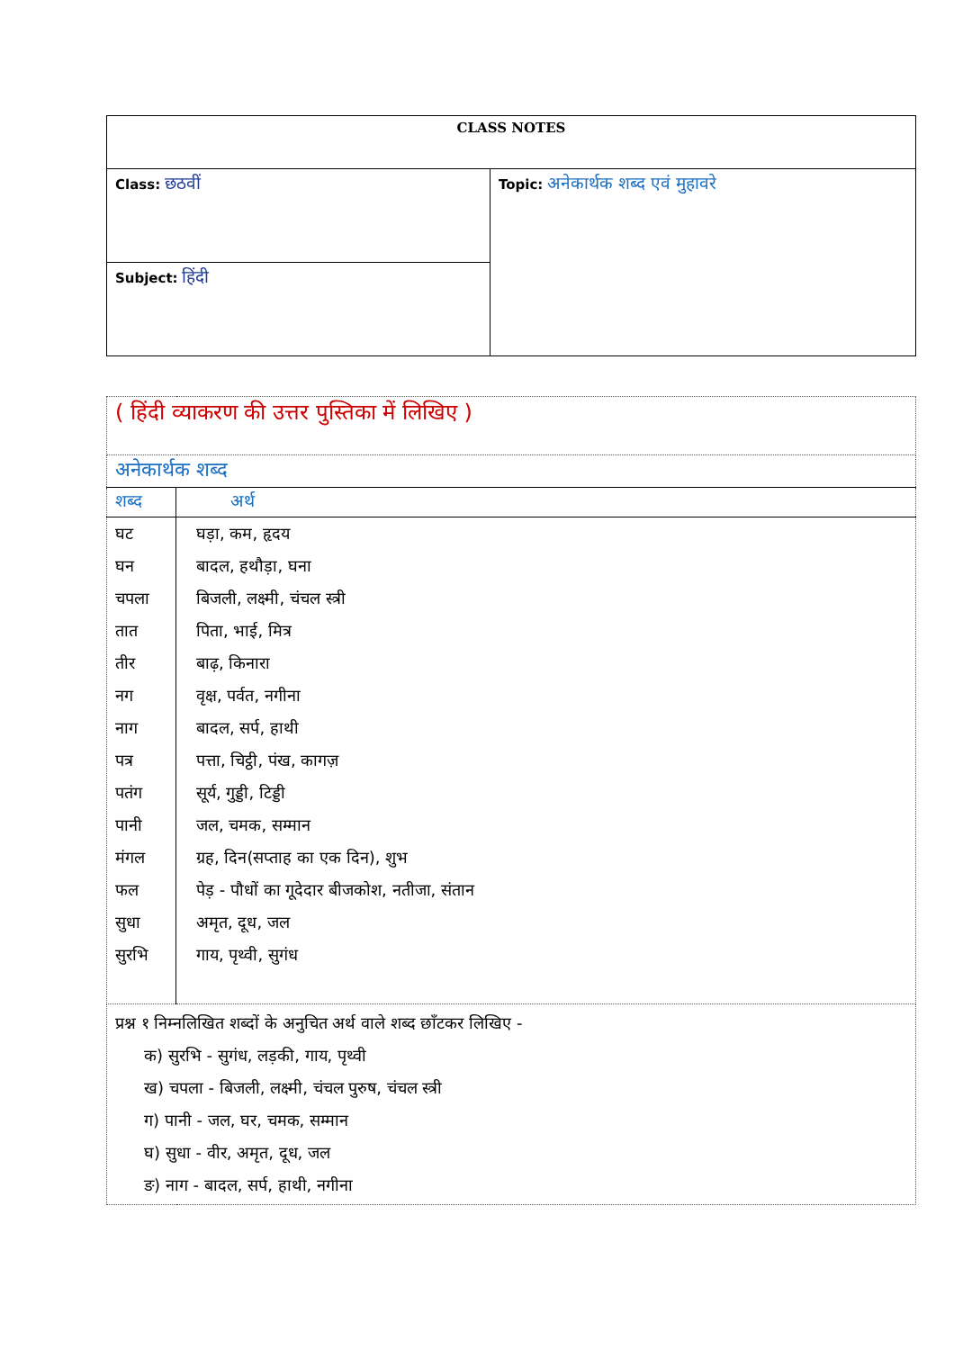| CLASS NOTES | |
| Class: छठवीं | Topic: अनेकार्थक शब्द एवं मुहावरे |
| Subject: हिंदी | |
| ( हिंदी व्याकरण की उत्तर पुस्तिका में लिखिए ) | |
| अनेकार्थक शब्द | |
| शब्द | अर्थ |
| घट घन चपला तात तीर नग नाग पत्र पतंग पानी मंगल फल सुधा सुरभि | घड़ा, कम, हृदय बादल, हथौड़ा, घना बिजली, लक्ष्मी, चंचल स्त्री पिता, भाई, मित्र बाढ़, किनारा वृक्ष, पर्वत, नगीना बादल, सर्प, हाथी पत्ता, चिट्ठी, पंख, कागज़ सूर्य, गुड्डी, टिड्डी जल, चमक, सम्मान ग्रह, दिन(सप्ताह का एक दिन), शुभ पेड़ - पौधों का गूदेदार बीजकोश, नतीजा, संतान अमृत, दूध, जल गाय, पृथ्वी, सुगंध |
| प्रश्न १ निम्नलिखित शब्दों के अनुचित अर्थ वाले शब्द छाँटकर लिखिए - क) सुरभि - सुगंध, लड़की, गाय, पृथ्वी ख) चपला - बिजली, लक्ष्मी, चंचल पुरुष, चंचल स्त्री ग) पानी - जल, घर, चमक, सम्मान घ) सुधा - वीर, अमृत, दूध, जल ङ) नाग - बादल, सर्प, हाथी, नगीना | |